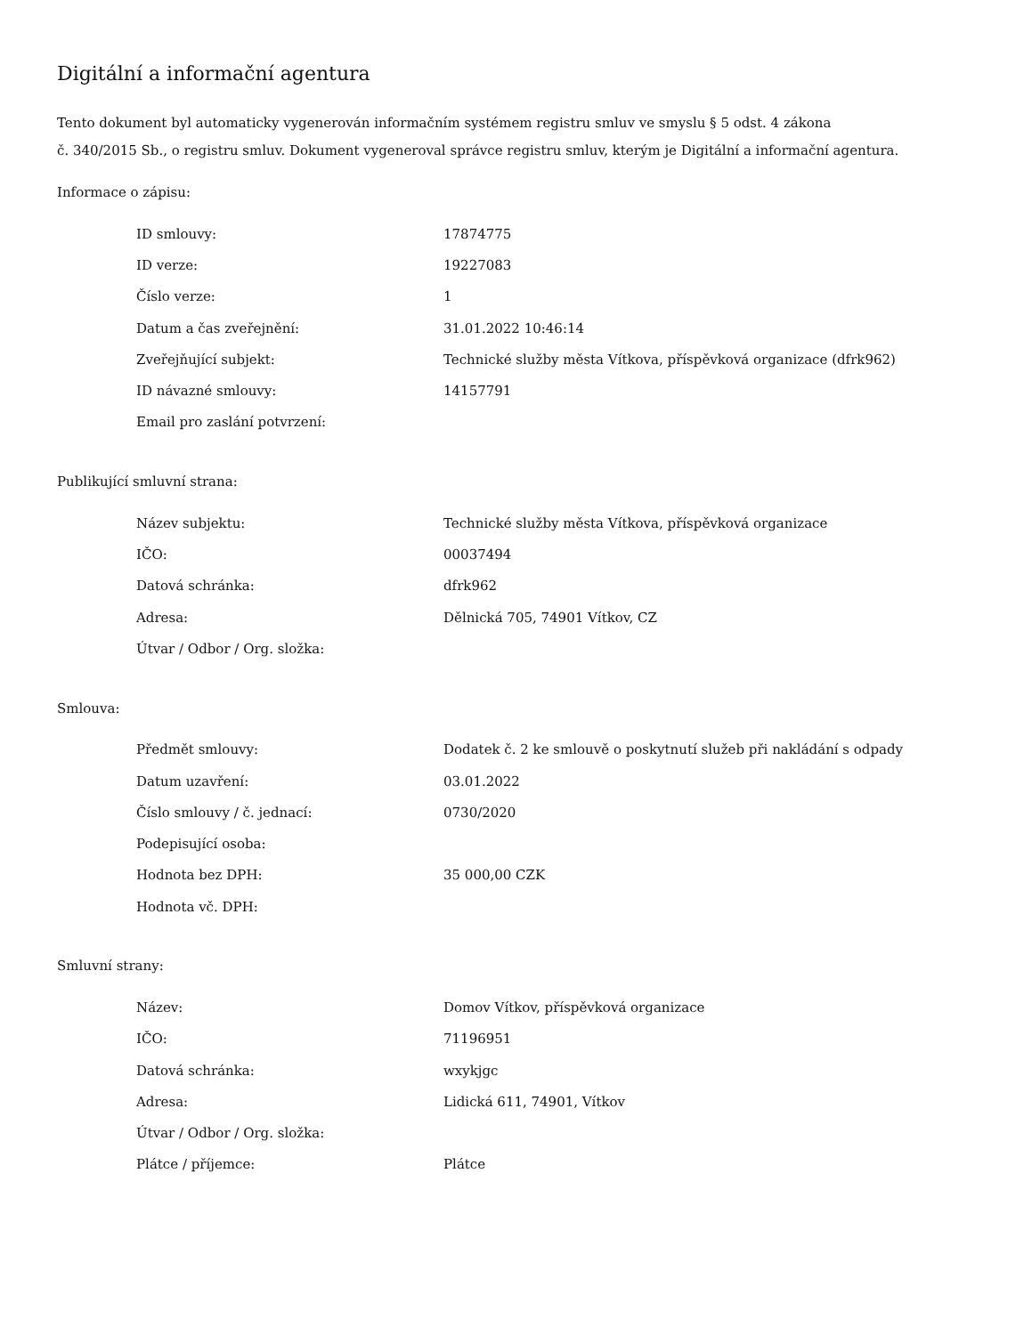Digitální a informační agentura
Tento dokument byl automaticky vygenerován informačním systémem registru smluv ve smyslu § 5 odst. 4 zákona
č. 340/2015 Sb., o registru smluv. Dokument vygeneroval správce registru smluv, kterým je Digitální a informační agentura.
Informace o zápisu:
| ID smlouvy: | 17874775 |
| ID verze: | 19227083 |
| Číslo verze: | 1 |
| Datum a čas zveřejnění: | 31.01.2022 10:46:14 |
| Zveřejňující subjekt: | Technické služby města Vítkova, příspěvková organizace (dfrk962) |
| ID návazné smlouvy: | 14157791 |
| Email pro zaslání potvrzení: | |
Publikující smluvní strana:
| Název subjektu: | Technické služby města Vítkova, příspěvková organizace |
| IČO: | 00037494 |
| Datová schránka: | dfrk962 |
| Adresa: | Dělnická 705, 74901 Vítkov, CZ |
| Útvar / Odbor / Org. složka: | |
Smlouva:
| Předmět smlouvy: | Dodatek č. 2 ke smlouvě o poskytnutí služeb při nakládání s odpady |
| Datum uzavření: | 03.01.2022 |
| Číslo smlouvy / č. jednací: | 0730/2020 |
| Podepisující osoba: | |
| Hodnota bez DPH: | 35 000,00 CZK |
| Hodnota vč. DPH: | |
Smluvní strany:
| Název: | Domov Vítkov, příspěvková organizace |
| IČO: | 71196951 |
| Datová schránka: | wxykjgc |
| Adresa: | Lidická 611, 74901, Vítkov |
| Útvar / Odbor / Org. složka: | |
| Plátce / příjemce: | Plátce |